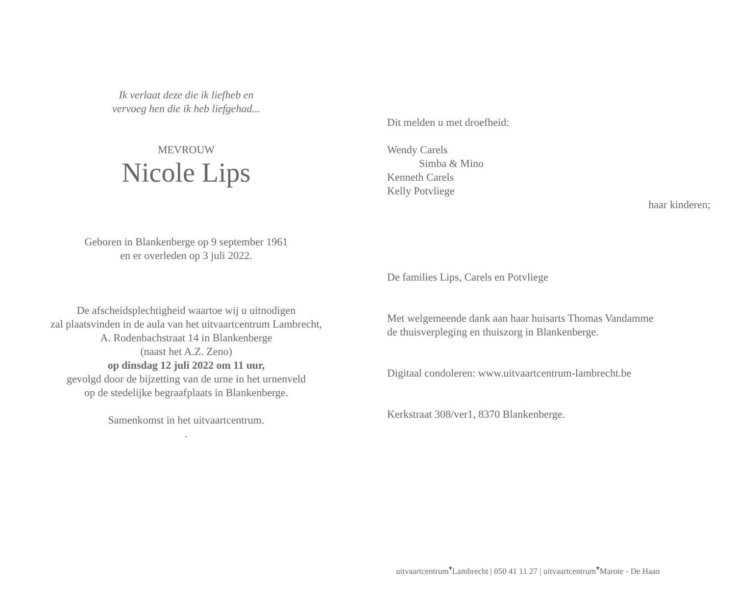Ik verlaat deze die ik liefheb en
vervoeg hen die ik heb liefgehad...
MEVROUW
Nicole Lips
Geboren in Blankenberge op 9 september 1961
en er overleden op 3 juli 2022.
De afscheidsplechtigheid waartoe wij u uitnodigen
zal plaatsvinden in de aula van het uitvaartcentrum Lambrecht,
A. Rodenbachstraat 14 in Blankenberge
(naast het A.Z. Zeno)
op dinsdag 12 juli 2022 om 11 uur,
gevolgd door de bijzetting van de urne in het urnenveld
op de stedelijke begraafplaats in Blankenberge.
Samenkomst in het uitvaartcentrum.
.
Dit melden u met droefheid:
Wendy Carels
Simba & Mino
Kenneth Carels
Kelly Potvliege
haar kinderen;
De families Lips, Carels en Potvliege
Met welgemeende dank aan haar huisarts Thomas Vandamme
de thuisverpleging en thuiszorg in Blankenberge.
Digitaal condoleren: www.uitvaartcentrum-lambrecht.be
Kerkstraat 308/ver1, 8370 Blankenberge.
uitvaartcentrum<sup>▾</sup>Lambrecht | 050 41 11 27 | uitvaartcentrum<sup>▾</sup>Marote - De Haan